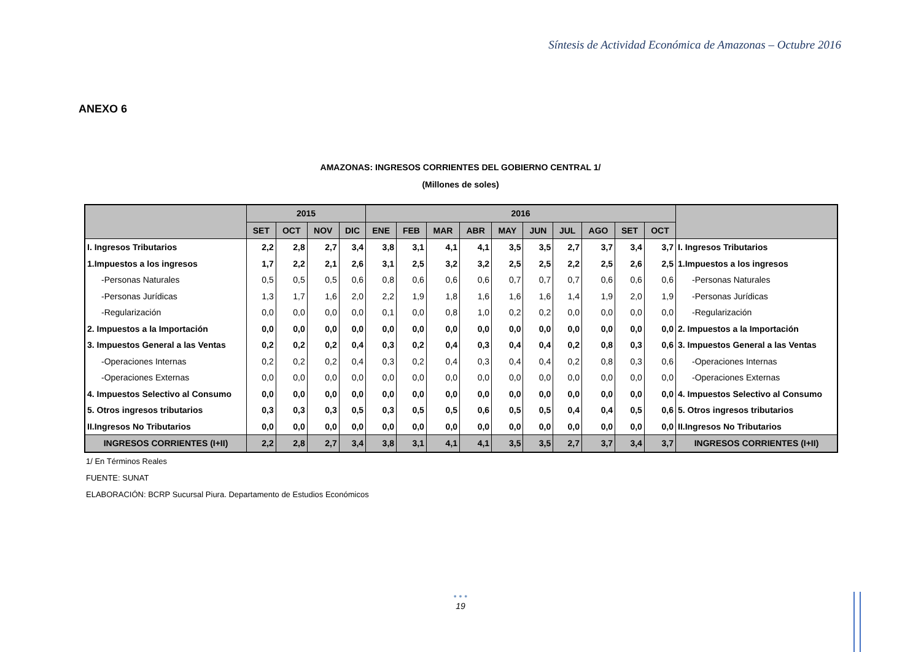Síntesis de Actividad Económica de Amazonas – Octubre 2016
ANEXO 6
AMAZONAS: INGRESOS CORRIENTES DEL GOBIERNO CENTRAL 1/
(Millones de soles)
| | 2015 | | | | 2016 | | | | | | | | | | |
| --- | --- | --- | --- | --- | --- | --- | --- | --- | --- | --- | --- | --- | --- | --- | --- |
| | SET | OCT | NOV | DIC | ENE | FEB | MAR | ABR | MAY | JUN | JUL | AGO | SET | OCT | |
| I. Ingresos Tributarios | 2,2 | 2,8 | 2,7 | 3,4 | 3,8 | 3,1 | 4,1 | 4,1 | 3,5 | 3,5 | 2,7 | 3,7 | 3,4 | 3,7 | I. Ingresos Tributarios |
| 1.Impuestos a los ingresos | 1,7 | 2,2 | 2,1 | 2,6 | 3,1 | 2,5 | 3,2 | 3,2 | 2,5 | 2,5 | 2,2 | 2,5 | 2,6 | 2,5 | 1.Impuestos a los ingresos |
| -Personas Naturales | 0,5 | 0,5 | 0,5 | 0,6 | 0,8 | 0,6 | 0,6 | 0,6 | 0,7 | 0,7 | 0,7 | 0,6 | 0,6 | 0,6 | -Personas Naturales |
| -Personas Jurídicas | 1,3 | 1,7 | 1,6 | 2,0 | 2,2 | 1,9 | 1,8 | 1,6 | 1,6 | 1,6 | 1,4 | 1,9 | 2,0 | 1,9 | -Personas Jurídicas |
| -Regularización | 0,0 | 0,0 | 0,0 | 0,0 | 0,1 | 0,0 | 0,8 | 1,0 | 0,2 | 0,2 | 0,0 | 0,0 | 0,0 | 0,0 | -Regularización |
| 2. Impuestos a la Importación | 0,0 | 0,0 | 0,0 | 0,0 | 0,0 | 0,0 | 0,0 | 0,0 | 0,0 | 0,0 | 0,0 | 0,0 | 0,0 | 0,0 | 2. Impuestos a la Importación |
| 3. Impuestos General a las Ventas | 0,2 | 0,2 | 0,2 | 0,4 | 0,3 | 0,2 | 0,4 | 0,3 | 0,4 | 0,4 | 0,2 | 0,8 | 0,3 | 0,6 | 3. Impuestos General a las Ventas |
| -Operaciones Internas | 0,2 | 0,2 | 0,2 | 0,4 | 0,3 | 0,2 | 0,4 | 0,3 | 0,4 | 0,4 | 0,2 | 0,8 | 0,3 | 0,6 | -Operaciones Internas |
| -Operaciones Externas | 0,0 | 0,0 | 0,0 | 0,0 | 0,0 | 0,0 | 0,0 | 0,0 | 0,0 | 0,0 | 0,0 | 0,0 | 0,0 | 0,0 | -Operaciones Externas |
| 4. Impuestos Selectivo al Consumo | 0,0 | 0,0 | 0,0 | 0,0 | 0,0 | 0,0 | 0,0 | 0,0 | 0,0 | 0,0 | 0,0 | 0,0 | 0,0 | 0,0 | 4. Impuestos Selectivo al Consumo |
| 5. Otros ingresos tributarios | 0,3 | 0,3 | 0,3 | 0,5 | 0,3 | 0,5 | 0,5 | 0,6 | 0,5 | 0,5 | 0,4 | 0,4 | 0,5 | 0,6 | 5. Otros ingresos tributarios |
| II.Ingresos No Tributarios | 0,0 | 0,0 | 0,0 | 0,0 | 0,0 | 0,0 | 0,0 | 0,0 | 0,0 | 0,0 | 0,0 | 0,0 | 0,0 | 0,0 | II.Ingresos No Tributarios |
| INGRESOS CORRIENTES (I+II) | 2,2 | 2,8 | 2,7 | 3,4 | 3,8 | 3,1 | 4,1 | 4,1 | 3,5 | 3,5 | 2,7 | 3,7 | 3,4 | 3,7 | INGRESOS CORRIENTES (I+II) |
1/ En Términos Reales
FUENTE: SUNAT
ELABORACIÓN: BCRP Sucursal Piura. Departamento de Estudios Económicos
• • •
19